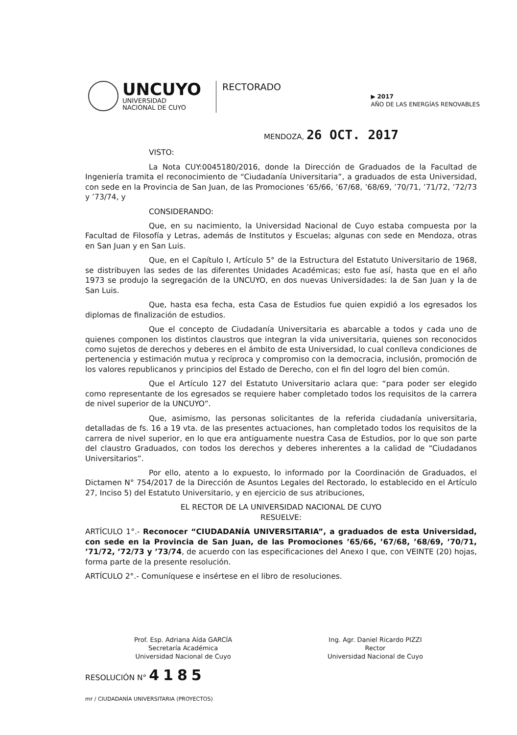UNCUYO
UNIVERSIDAD
NACIONAL DE CUYO
RECTORADO
▶ 2017
AÑO DE LAS ENERGÍAS RENOVABLES
MENDOZA, 26 OCT. 2017
VISTO:
La Nota CUY:0045180/2016, donde la Dirección de Graduados de la Facultad de Ingeniería tramita el reconocimiento de “Ciudadanía Universitaria”, a graduados de esta Universidad, con sede en la Provincia de San Juan, de las Promociones ’65/66, ’67/68, ’68/69, ’70/71, ’71/72, ’72/73 y ’73/74, y
CONSIDERANDO:
Que, en su nacimiento, la Universidad Nacional de Cuyo estaba compuesta por la Facultad de Filosofía y Letras, además de Institutos y Escuelas; algunas con sede en Mendoza, otras en San Juan y en San Luis.
Que, en el Capítulo I, Artículo 5° de la Estructura del Estatuto Universitario de 1968, se distribuyen las sedes de las diferentes Unidades Académicas; esto fue así, hasta que en el año 1973 se produjo la segregación de la UNCUYO, en dos nuevas Universidades: la de San Juan y la de San Luis.
Que, hasta esa fecha, esta Casa de Estudios fue quien expidió a los egresados los diplomas de finalización de estudios.
Que el concepto de Ciudadanía Universitaria es abarcable a todos y cada uno de quienes componen los distintos claustros que integran la vida universitaria, quienes son reconocidos como sujetos de derechos y deberes en el ámbito de esta Universidad, lo cual conlleva condiciones de pertenencia y estimación mutua y recíproca y compromiso con la democracia, inclusión, promoción de los valores republicanos y principios del Estado de Derecho, con el fin del logro del bien común.
Que el Artículo 127 del Estatuto Universitario aclara que: “para poder ser elegido como representante de los egresados se requiere haber completado todos los requisitos de la carrera de nivel superior de la UNCUYO”.
Que, asimismo, las personas solicitantes de la referida ciudadanía universitaria, detalladas de fs. 16 a 19 vta. de las presentes actuaciones, han completado todos los requisitos de la carrera de nivel superior, en lo que era antiguamente nuestra Casa de Estudios, por lo que son parte del claustro Graduados, con todos los derechos y deberes inherentes a la calidad de “Ciudadanos Universitarios”.
Por ello, atento a lo expuesto, lo informado por la Coordinación de Graduados, el Dictamen N° 754/2017 de la Dirección de Asuntos Legales del Rectorado, lo establecido en el Artículo 27, Inciso 5) del Estatuto Universitario, y en ejercicio de sus atribuciones,
EL RECTOR DE LA UNIVERSIDAD NACIONAL DE CUYO
RESUELVE:
ARTÍCULO 1°.- Reconocer “CIUDADANÍA UNIVERSITARIA”, a graduados de esta Universidad, con sede en la Provincia de San Juan, de las Promociones ’65/66, ’67/68, ’68/69, ’70/71, ’71/72, ’72/73 y ’73/74, de acuerdo con las especificaciones del Anexo I que, con VEINTE (20) hojas, forma parte de la presente resolución.
ARTÍCULO 2°.- Comuníquese e insértese en el libro de resoluciones.
Prof. Esp. Adriana Aída GARCÍA
Secretaría Académica
Universidad Nacional de Cuyo
Ing. Agr. Daniel Ricardo PIZZI
Rector
Universidad Nacional de Cuyo
RESOLUCIÓN N° 4185
mr / CIUDADANÍA UNIVERSITARIA (PROYECTOS)